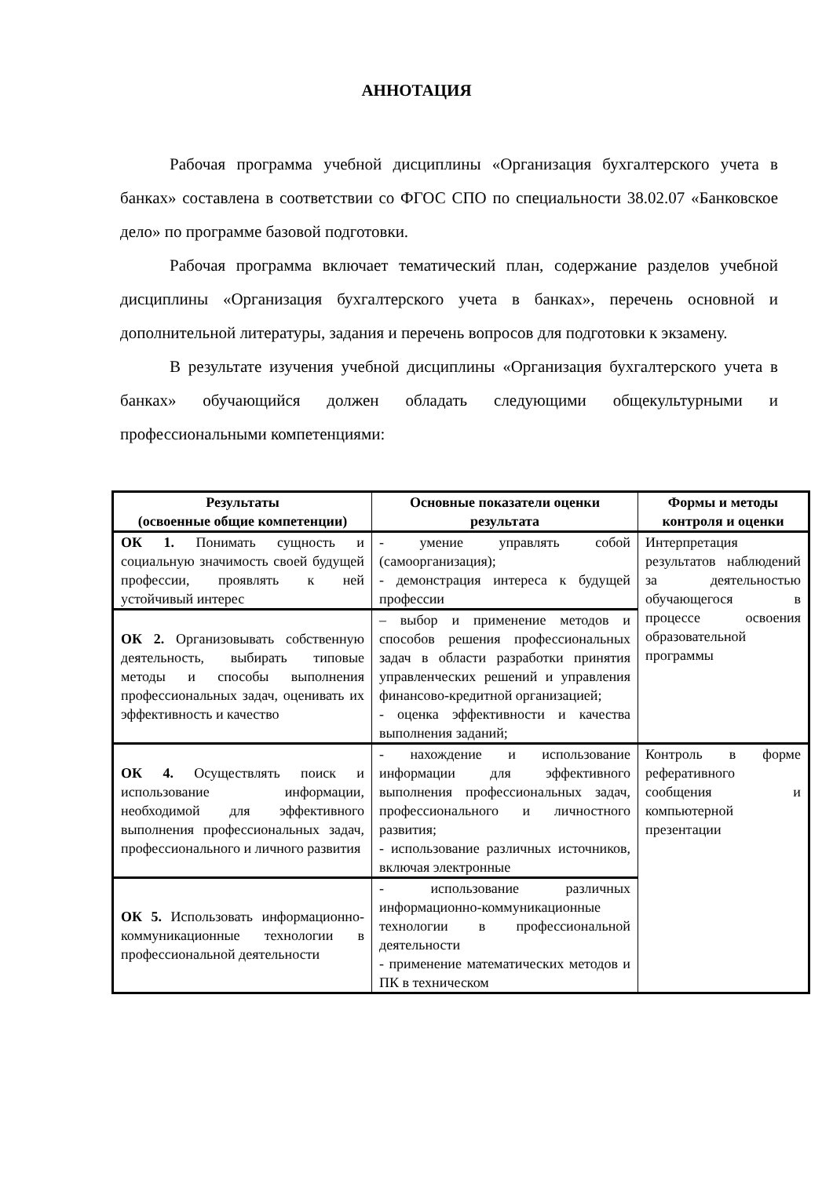АННОТАЦИЯ
Рабочая программа учебной дисциплины «Организация бухгалтерского учета в банках» составлена в соответствии со ФГОС СПО по специальности 38.02.07 «Банковское дело» по программе базовой подготовки.
Рабочая программа включает тематический план, содержание разделов учебной дисциплины «Организация бухгалтерского учета в банках», перечень основной и дополнительной литературы, задания и перечень вопросов для подготовки к экзамену.
В результате изучения учебной дисциплины «Организация бухгалтерского учета в банках» обучающийся должен обладать следующими общекультурными и профессиональными компетенциями:
| Результаты (освоенные общие компетенции) | Основные показатели оценки результата | Формы и методы контроля и оценки |
| --- | --- | --- |
| ОК 1. Понимать сущность и социальную значимость своей будущей профессии, проявлять к ней устойчивый интерес | - умение управлять собой (самоорганизация); - демонстрация интереса к будущей профессии | Интерпретация результатов наблюдений за деятельностью обучающегося в процессе освоения образовательной программы |
| ОК 2. Организовывать собственную деятельность, выбирать типовые методы и способы выполнения профессиональных задач, оценивать их эффективность и качество | – выбор и применение методов и способов решения профессиональных задач в области разработки принятия управленческих решений и управления финансово-кредитной организацией; - оценка эффективности и качества выполнения заданий; | |
| ОК 4. Осуществлять поиск и использование информации, необходимой для эффективного выполнения профессиональных задач, профессионального и личного развития | - нахождение и использование информации для эффективного выполнения профессиональных задач, профессионального и личностного развития; - использование различных источников, включая электронные | Контроль в форме реферативного сообщения и компьютерной презентации |
| ОК 5. Использовать информационно-коммуникационные технологии в профессиональной деятельности | - использование различных информационно-коммуникационные технологии в профессиональной деятельности - применение математических методов и ПК в техническом | |